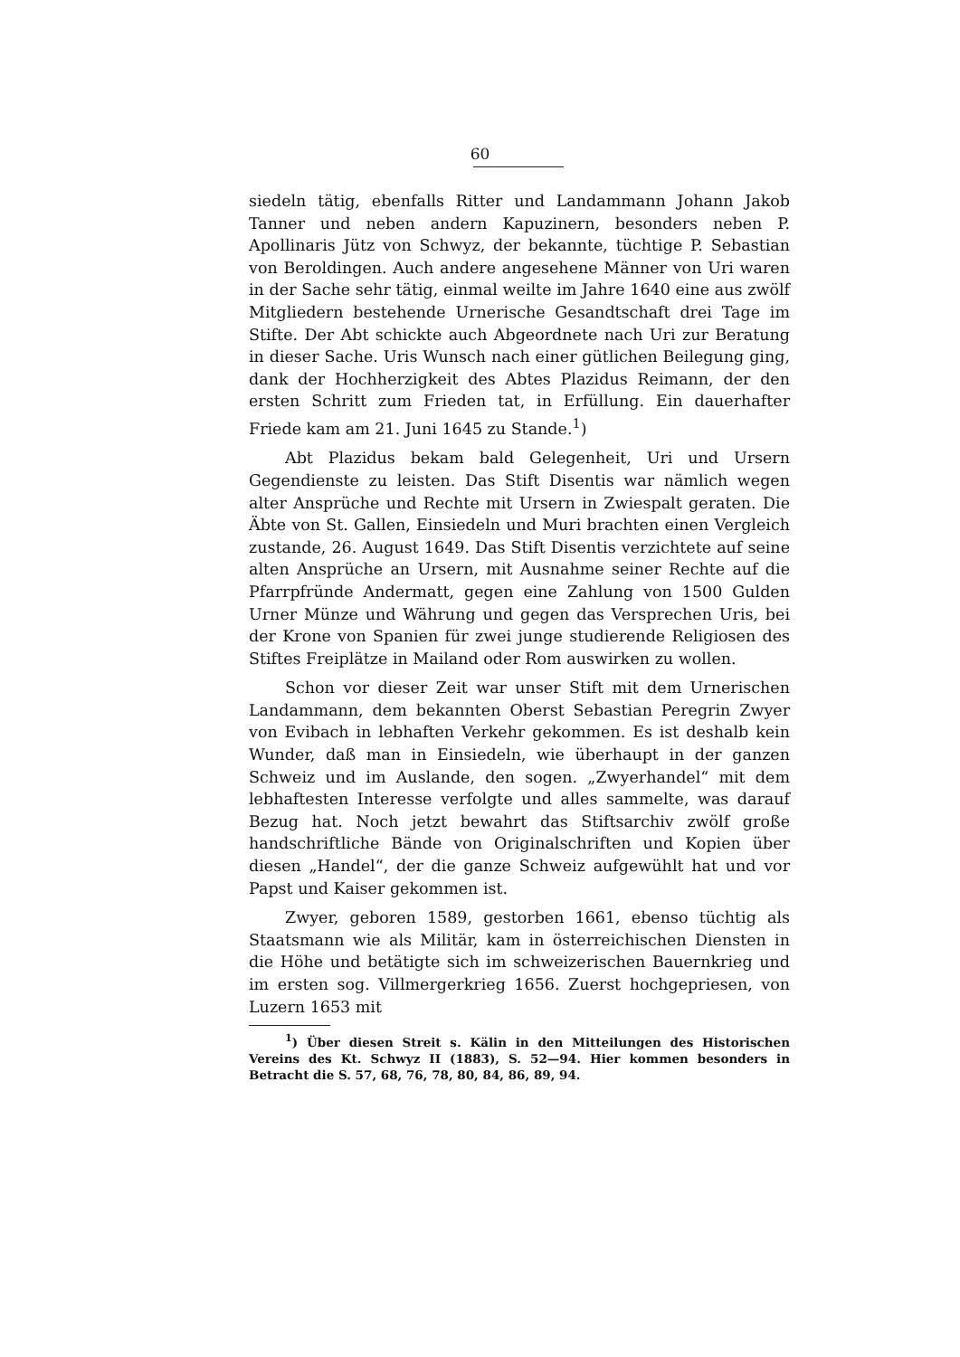60
siedeln tätig, ebenfalls Ritter und Landammann Johann Jakob Tanner und neben andern Kapuzinern, besonders neben P. Apollinaris Jütz von Schwyz, der bekannte, tüchtige P. Sebastian von Beroldingen. Auch andere angesehene Männer von Uri waren in der Sache sehr tätig, einmal weilte im Jahre 1640 eine aus zwölf Mitgliedern bestehende Urnerische Gesandtschaft drei Tage im Stifte. Der Abt schickte auch Abgeordnete nach Uri zur Beratung in dieser Sache. Uris Wunsch nach einer gütlichen Beilegung ging, dank der Hochherzigkeit des Abtes Plazidus Reimann, der den ersten Schritt zum Frieden tat, in Erfüllung. Ein dauerhafter Friede kam am 21. Juni 1645 zu Stande.<sup>1</sup>)
Abt Plazidus bekam bald Gelegenheit, Uri und Ursern Gegendienste zu leisten. Das Stift Disentis war nämlich wegen alter Ansprüche und Rechte mit Ursern in Zwiespalt geraten. Die Äbte von St. Gallen, Einsiedeln und Muri brachten einen Vergleich zustande, 26. August 1649. Das Stift Disentis verzichtete auf seine alten Ansprüche an Ursern, mit Ausnahme seiner Rechte auf die Pfarrpfründe Andermatt, gegen eine Zahlung von 1500 Gulden Urner Münze und Währung und gegen das Versprechen Uris, bei der Krone von Spanien für zwei junge studierende Religiosen des Stiftes Freiplätze in Mailand oder Rom auswirken zu wollen.
Schon vor dieser Zeit war unser Stift mit dem Urnerischen Landammann, dem bekannten Oberst Sebastian Peregrin Zwyer von Evibach in lebhaften Verkehr gekommen. Es ist deshalb kein Wunder, daß man in Einsiedeln, wie überhaupt in der ganzen Schweiz und im Auslande, den sogen. „Zwyerhandel“ mit dem lebhaftesten Interesse verfolgte und alles sammelte, was darauf Bezug hat. Noch jetzt bewahrt das Stiftsarchiv zwölf große handschriftliche Bände von Originalschriften und Kopien über diesen „Handel“, der die ganze Schweiz aufgewühlt hat und vor Papst und Kaiser gekommen ist.
Zwyer, geboren 1589, gestorben 1661, ebenso tüchtig als Staatsmann wie als Militär, kam in österreichischen Diensten in die Höhe und betätigte sich im schweizerischen Bauernkrieg und im ersten sog. Villmergerkrieg 1656. Zuerst hochgepriesen, von Luzern 1653 mit
<sup>1</sup>) Über diesen Streit s. Kälin in den Mitteilungen des Historischen Vereins des Kt. Schwyz II (1883), S. 52—94. Hier kommen besonders in Betracht die S. 57, 68, 76, 78, 80, 84, 86, 89, 94.